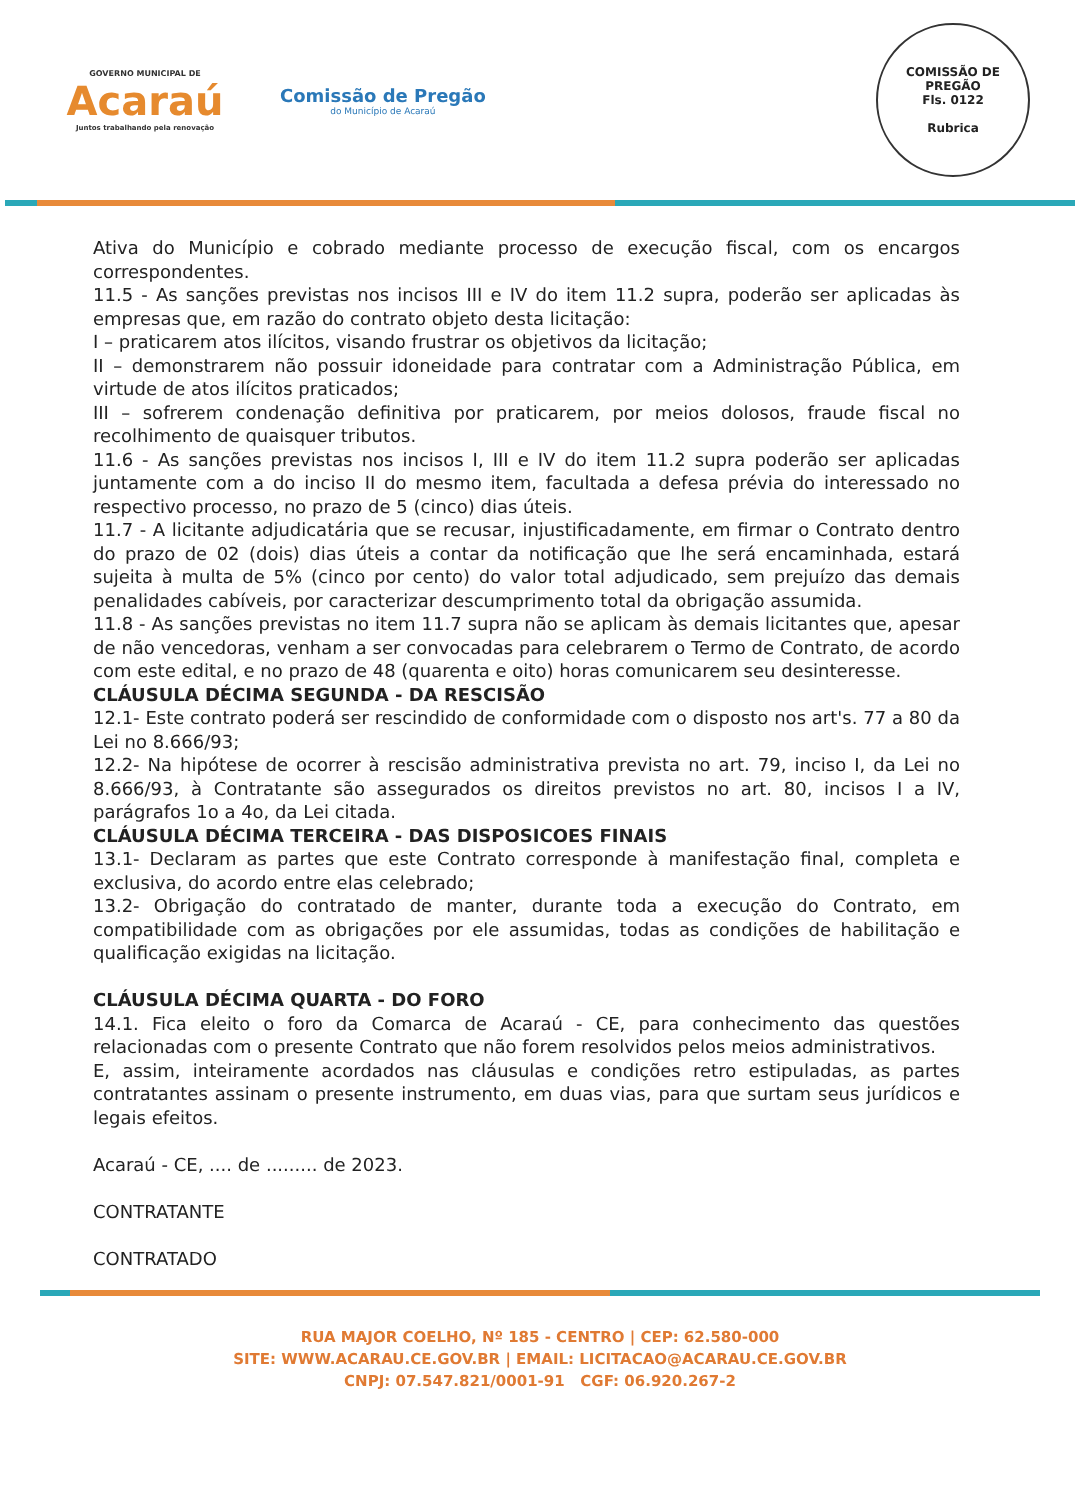GOVERNO MUNICIPAL DE
Acaraú
Juntos trabalhando pela renovação
Comissão de Pregão
do Município de Acaraú
COMISSÃO DE PREGÃO
Fls. 0122
Rubrica
Ativa do Município e cobrado mediante processo de execução fiscal, com os encargos correspondentes.
11.5 - As sanções previstas nos incisos III e IV do item 11.2 supra, poderão ser aplicadas às empresas que, em razão do contrato objeto desta licitação:
I – praticarem atos ilícitos, visando frustrar os objetivos da licitação;
II – demonstrarem não possuir idoneidade para contratar com a Administração Pública, em virtude de atos ilícitos praticados;
III – sofrerem condenação definitiva por praticarem, por meios dolosos, fraude fiscal no recolhimento de quaisquer tributos.
11.6 - As sanções previstas nos incisos I, III e IV do item 11.2 supra poderão ser aplicadas juntamente com a do inciso II do mesmo item, facultada a defesa prévia do interessado no respectivo processo, no prazo de 5 (cinco) dias úteis.
11.7 - A licitante adjudicatária que se recusar, injustificadamente, em firmar o Contrato dentro do prazo de 02 (dois) dias úteis a contar da notificação que lhe será encaminhada, estará sujeita à multa de 5% (cinco por cento) do valor total adjudicado, sem prejuízo das demais penalidades cabíveis, por caracterizar descumprimento total da obrigação assumida.
11.8 - As sanções previstas no item 11.7 supra não se aplicam às demais licitantes que, apesar de não vencedoras, venham a ser convocadas para celebrarem o Termo de Contrato, de acordo com este edital, e no prazo de 48 (quarenta e oito) horas comunicarem seu desinteresse.
CLÁUSULA DÉCIMA SEGUNDA - DA RESCISÃO
12.1- Este contrato poderá ser rescindido de conformidade com o disposto nos art's. 77 a 80 da Lei no 8.666/93;
12.2- Na hipótese de ocorrer à rescisão administrativa prevista no art. 79, inciso I, da Lei no 8.666/93, à Contratante são assegurados os direitos previstos no art. 80, incisos I a IV, parágrafos 1o a 4o, da Lei citada.
CLÁUSULA DÉCIMA TERCEIRA - DAS DISPOSICOES FINAIS
13.1- Declaram as partes que este Contrato corresponde à manifestação final, completa e exclusiva, do acordo entre elas celebrado;
13.2- Obrigação do contratado de manter, durante toda a execução do Contrato, em compatibilidade com as obrigações por ele assumidas, todas as condições de habilitação e qualificação exigidas na licitação.
CLÁUSULA DÉCIMA QUARTA - DO FORO
14.1. Fica eleito o foro da Comarca de Acaraú - CE, para conhecimento das questões relacionadas com o presente Contrato que não forem resolvidos pelos meios administrativos.
E, assim, inteiramente acordados nas cláusulas e condições retro estipuladas, as partes contratantes assinam o presente instrumento, em duas vias, para que surtam seus jurídicos e legais efeitos.
Acaraú - CE, .... de ......... de 2023.
CONTRATANTE
CONTRATADO
RUA MAJOR COELHO, Nº 185 - CENTRO | CEP: 62.580-000
SITE: WWW.ACARAU.CE.GOV.BR | EMAIL: LICITACAO@ACARAU.CE.GOV.BR
CNPJ: 07.547.821/0001-91 CGF: 06.920.267-2